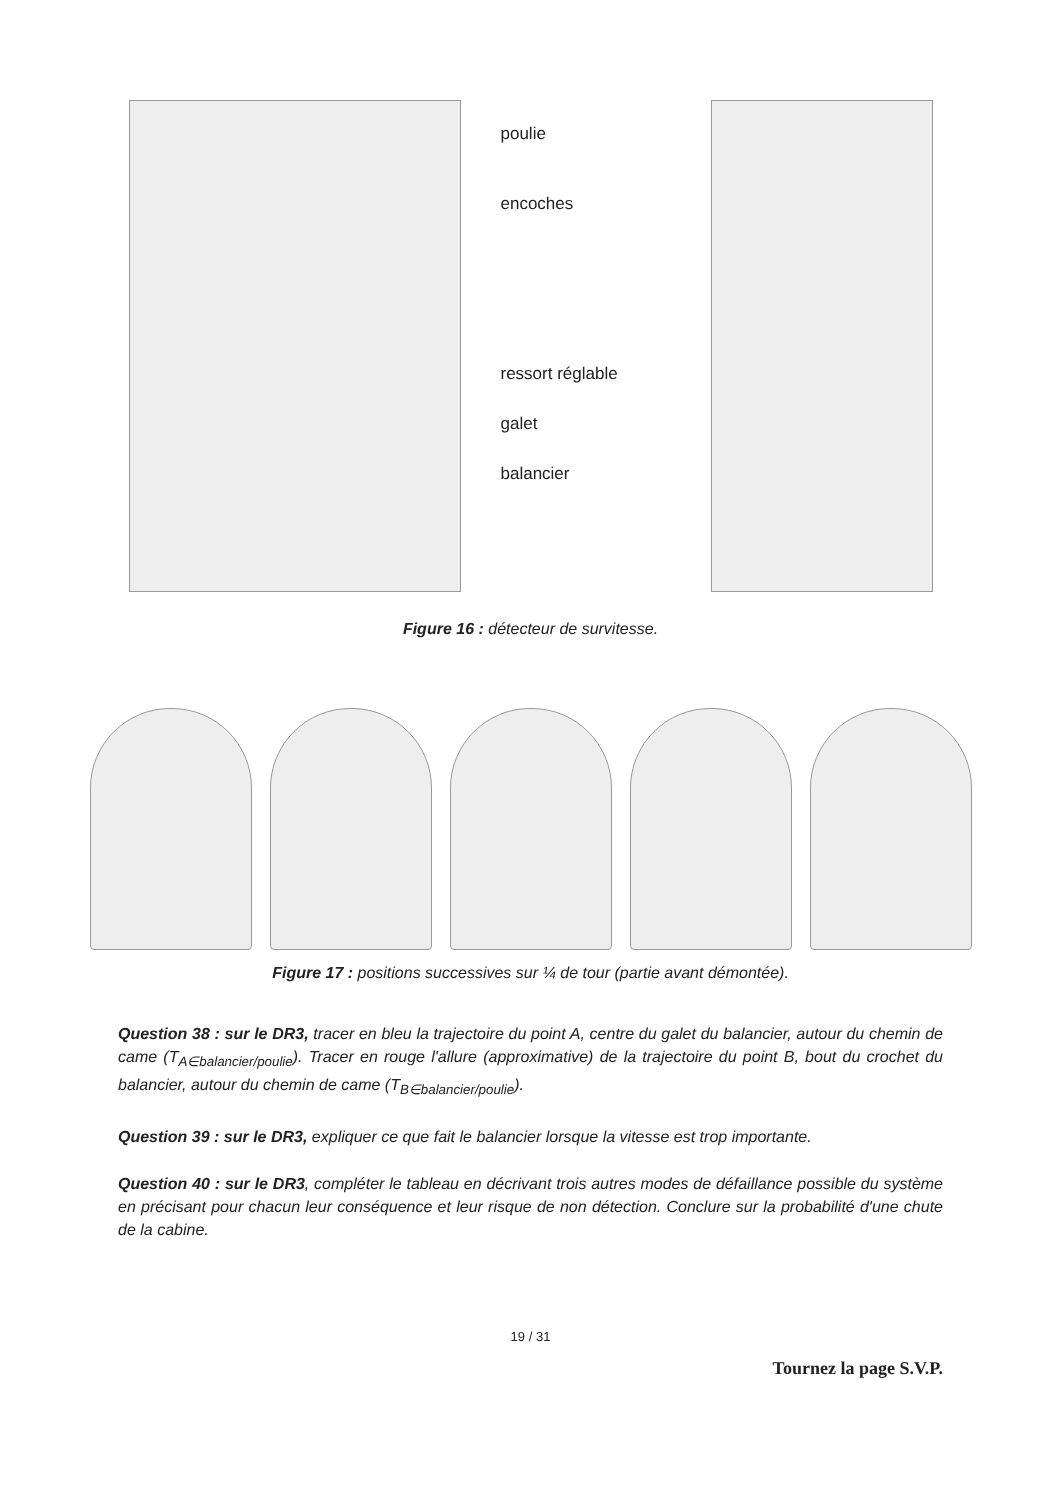poulie
encoches
ressort réglable
galet
balancier
Figure 16 : détecteur de survitesse.
Figure 17 : positions successives sur ¼ de tour (partie avant démontée).
Question 38 : sur le DR3, tracer en bleu la trajectoire du point A, centre du galet du balancier, autour du chemin de came (T<sub>A∈balancier/poulie</sub>). Tracer en rouge l'allure (approximative) de la trajectoire du point B, bout du crochet du balancier, autour du chemin de came (T<sub>B∈balancier/poulie</sub>).
Question 39 : sur le DR3, expliquer ce que fait le balancier lorsque la vitesse est trop importante.
Question 40 : sur le DR3, compléter le tableau en décrivant trois autres modes de défaillance possible du système en précisant pour chacun leur conséquence et leur risque de non détection. Conclure sur la probabilité d'une chute de la cabine.
19 / 31
Tournez la page S.V.P.